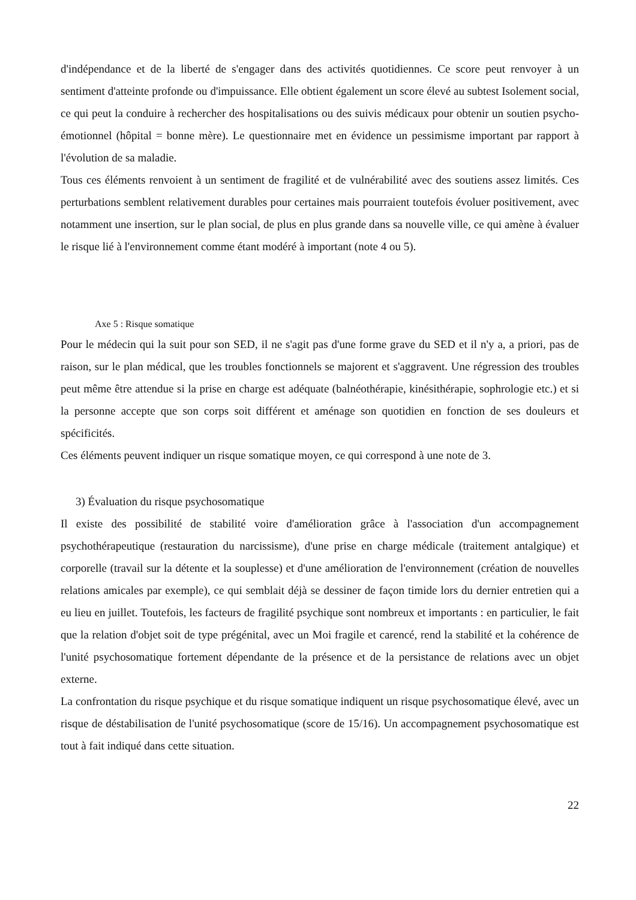d'indépendance et de la liberté de s'engager dans des activités quotidiennes. Ce score peut renvoyer à un sentiment d'atteinte profonde ou d'impuissance. Elle obtient également un score élevé au subtest Isolement social, ce qui peut la conduire à rechercher des hospitalisations ou des suivis médicaux pour obtenir un soutien psycho-émotionnel (hôpital = bonne mère). Le questionnaire met en évidence un pessimisme important par rapport à l'évolution de sa maladie.
Tous ces éléments renvoient à un sentiment de fragilité et de vulnérabilité avec des soutiens assez limités. Ces perturbations semblent relativement durables pour certaines mais pourraient toutefois évoluer positivement, avec notamment une insertion, sur le plan social, de plus en plus grande dans sa nouvelle ville, ce qui amène à évaluer le risque lié à l'environnement comme étant modéré à important (note 4 ou 5).
Axe 5 : Risque somatique
Pour le médecin qui la suit pour son SED, il ne s'agit pas d'une forme grave du SED et il n'y a, a priori, pas de raison, sur le plan médical, que les troubles fonctionnels se majorent et s'aggravent. Une régression des troubles peut même être attendue si la prise en charge est adéquate (balnéothérapie, kinésithérapie, sophrologie etc.) et si la personne accepte que son corps soit différent et aménage son quotidien en fonction de ses douleurs et spécificités.
Ces éléments peuvent indiquer un risque somatique moyen, ce qui correspond à une note de 3.
3) Évaluation du risque psychosomatique
Il existe des possibilité de stabilité voire d'amélioration grâce à l'association d'un accompagnement psychothérapeutique (restauration du narcissisme), d'une prise en charge médicale (traitement antalgique) et corporelle (travail sur la détente et la souplesse) et d'une amélioration de l'environnement (création de nouvelles relations amicales par exemple), ce qui semblait déjà se dessiner de façon timide lors du dernier entretien qui a eu lieu en juillet. Toutefois, les facteurs de fragilité psychique sont nombreux et importants : en particulier, le fait que la relation d'objet soit de type prégénital, avec un Moi fragile et carencé, rend la stabilité et la cohérence de l'unité psychosomatique fortement dépendante de la présence et de la persistance de relations avec un objet externe.
La confrontation du risque psychique et du risque somatique indiquent un risque psychosomatique élevé, avec un risque de déstabilisation de l'unité psychosomatique (score de 15/16). Un accompagnement psychosomatique est tout à fait indiqué dans cette situation.
22